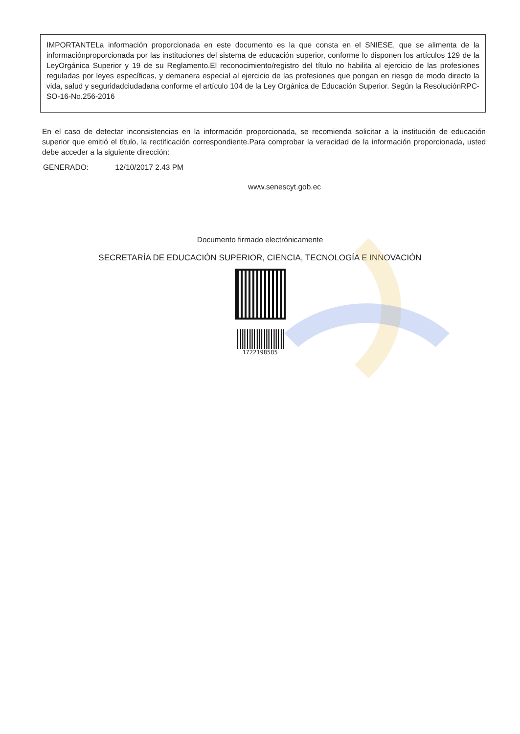IMPORTANTELa información proporcionada en este documento es la que consta en el SNIESE, que se alimenta de la informaciónproporcionada por las instituciones del sistema de educación superior, conforme lo disponen los artículos 129 de la LeyOrgánica Superior y 19 de su Reglamento.El reconocimiento/registro del título no habilita al ejercicio de las profesiones reguladas por leyes específicas, y demanera especial al ejercicio de las profesiones que pongan en riesgo de modo directo la vida, salud y seguridadciudadana conforme el artículo 104 de la Ley Orgánica de Educación Superior. Según la ResoluciónRPC-SO-16-No.256-2016
En el caso de detectar inconsistencias en la información proporcionada, se recomienda solicitar a la institución de educación superior que emitió el título, la rectificación correspondiente.Para comprobar la veracidad de la información proporcionada, usted debe acceder a la siguiente dirección:
GENERADO: 12/10/2017 2.43 PM
www.senescyt.gob.ec
Documento firmado electrónicamente
SECRETARÍA DE EDUCACIÓN SUPERIOR, CIENCIA, TECNOLOGÍA E INNOVACIÓN
1722198585